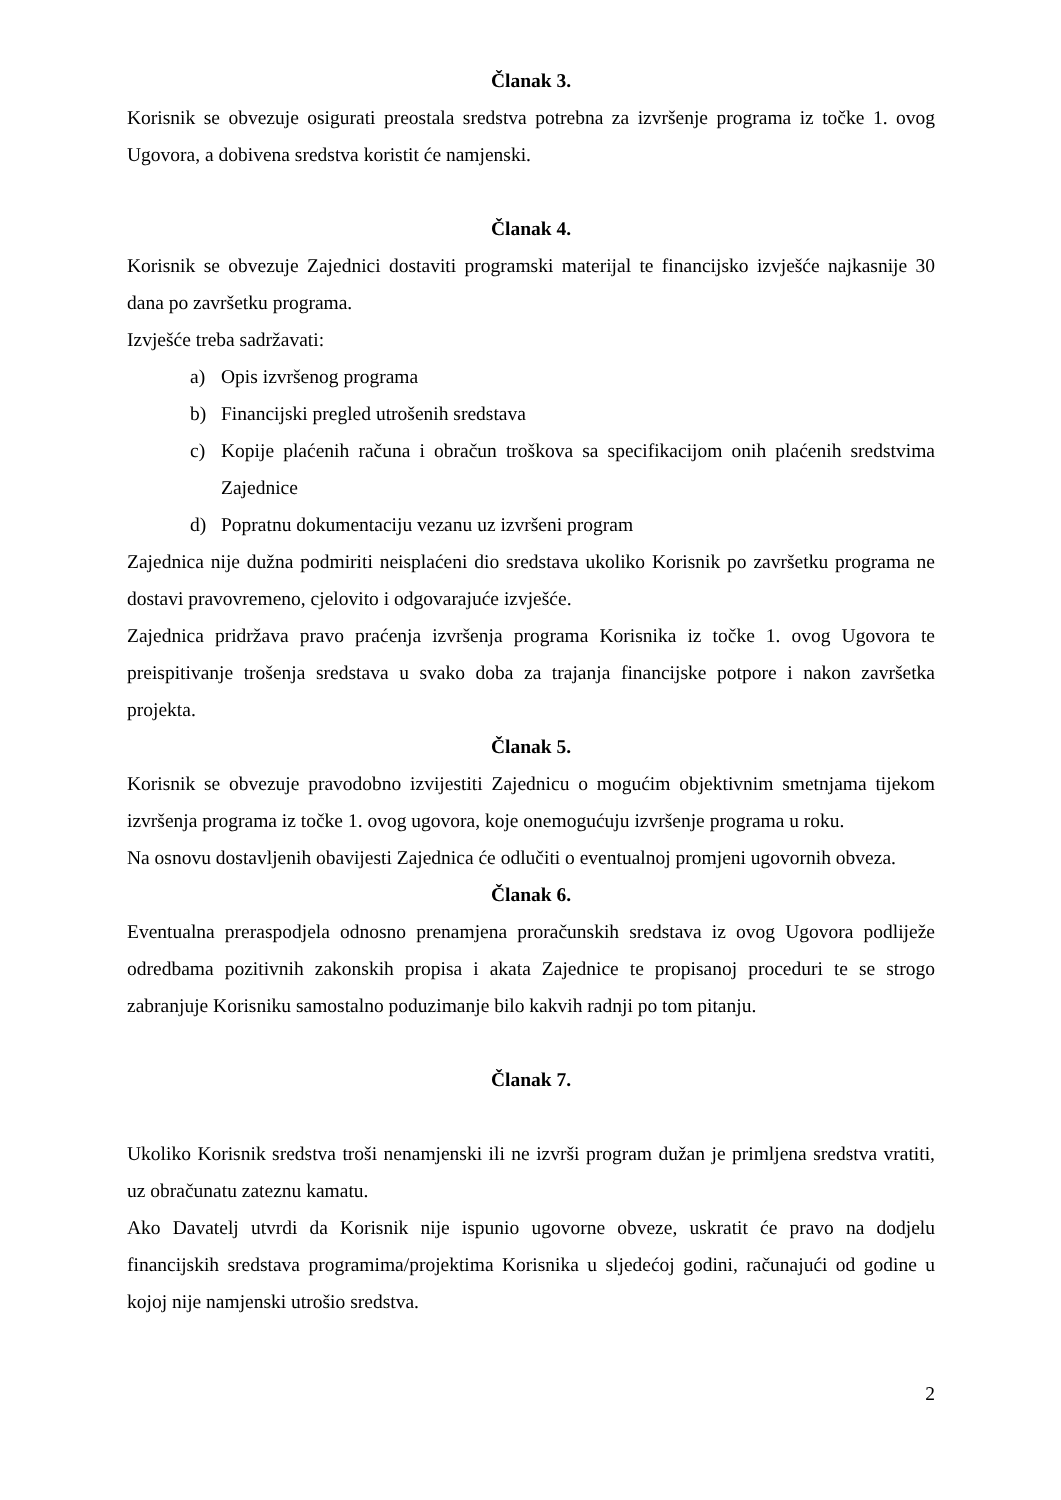Članak 3.
Korisnik se obvezuje osigurati preostala sredstva potrebna za izvršenje programa iz točke 1. ovog Ugovora, a dobivena sredstva koristit će namjenski.
Članak 4.
Korisnik se obvezuje Zajednici dostaviti programski materijal te financijsko izvješće najkasnije 30 dana po završetku programa.
Izvješće treba sadržavati:
a) Opis izvršenog programa
b) Financijski pregled utrošenih sredstava
c) Kopije plaćenih računa i obračun troškova sa specifikacijom onih plaćenih sredstvima Zajednice
d) Popratnu dokumentaciju vezanu uz izvršeni program
Zajednica nije dužna podmiriti neisplaćeni dio sredstava ukoliko Korisnik po završetku programa ne dostavi pravovremeno, cjelovito i odgovarajuće izvješće.
Zajednica pridržava pravo praćenja izvršenja programa Korisnika iz točke 1. ovog Ugovora te preispitivanje trošenja sredstava u svako doba za trajanja financijske potpore i nakon završetka projekta.
Članak 5.
Korisnik se obvezuje pravodobno izvijestiti Zajednicu o mogućim objektivnim smetnjama tijekom izvršenja programa iz točke 1. ovog ugovora, koje onemogućuju izvršenje programa u roku.
Na osnovu dostavljenih obavijesti Zajednica će odlučiti o eventualnoj promjeni ugovornih obveza.
Članak 6.
Eventualna preraspodjela odnosno prenamjena proračunskih sredstava iz ovog Ugovora podliježe odredbama pozitivnih zakonskih propisa i akata Zajednice te propisanoj proceduri te se strogo zabranjuje Korisniku samostalno poduzimanje bilo kakvih radnji po tom pitanju.
Članak 7.
Ukoliko Korisnik sredstva troši nenamjenski ili ne izvrši program dužan je primljena sredstva vratiti, uz obračunatu zateznu kamatu.
Ako Davatelj utvrdi da Korisnik nije ispunio ugovorne obveze, uskratit će pravo na dodjelu financijskih sredstava programima/projektima Korisnika u sljedećoj godini, računajući od godine u kojoj nije namjenski utrošio sredstva.
2